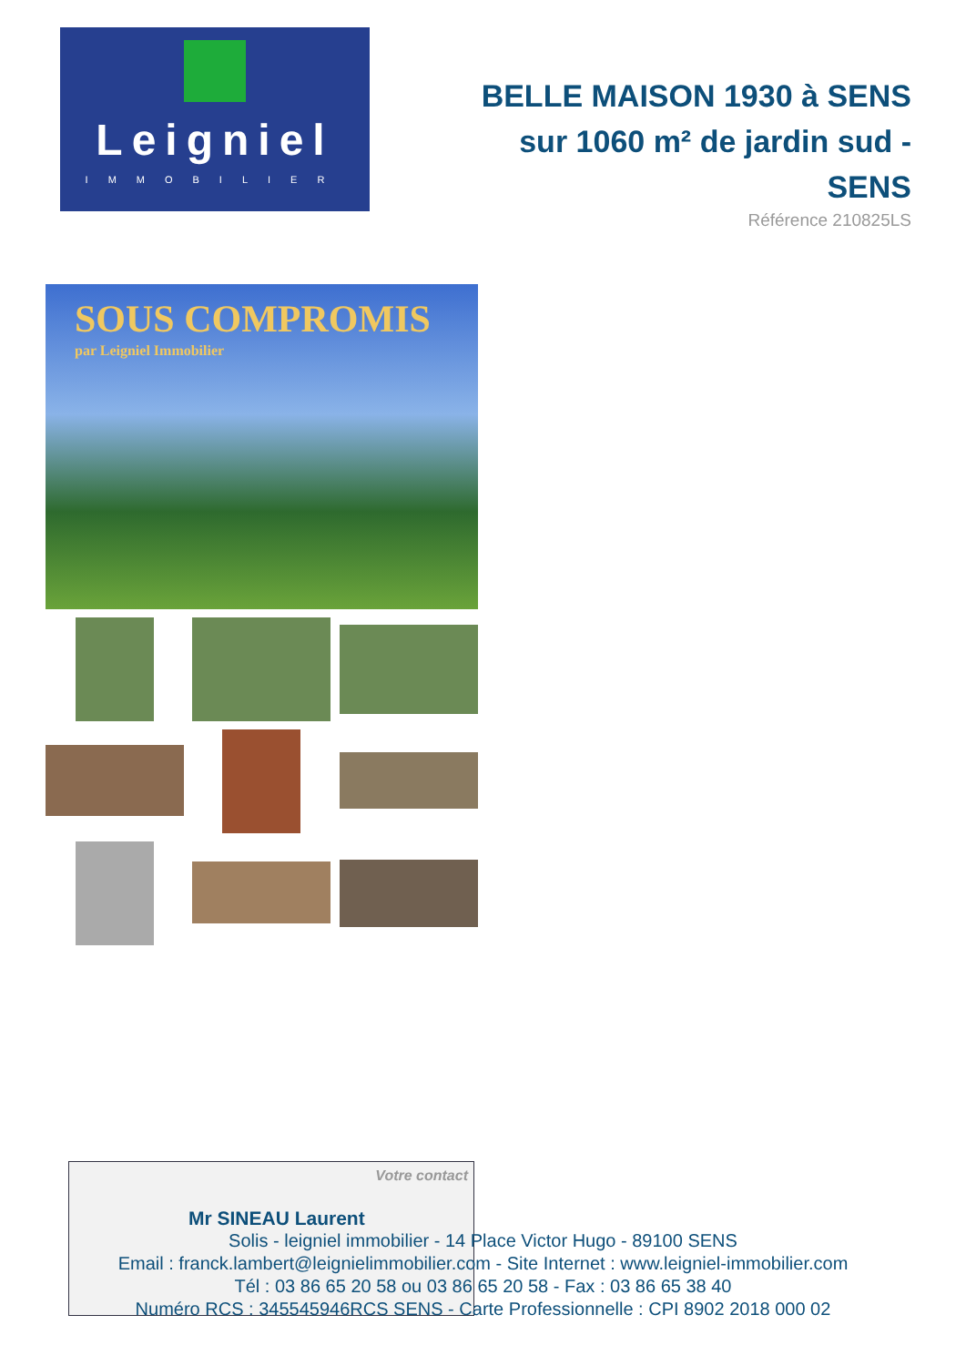Leigniel
IMMOBILIER
BELLE MAISON 1930 à SENS sur 1060 m² de jardin sud - SENS
Référence 210825LS
SOUS COMPROMIS
par Leigniel Immobilier
Votre contact
Mr SINEAU Laurent
Solis - leigniel immobilier - 14 Place Victor Hugo - 89100 SENS
Email : franck.lambert@leignielimmobilier.com - Site Internet : www.leigniel-immobilier.com
Tél : 03 86 65 20 58 ou 03 86 65 20 58 - Fax : 03 86 65 38 40
Numéro RCS : 345545946RCS SENS - Carte Professionnelle : CPI 8902 2018 000 02